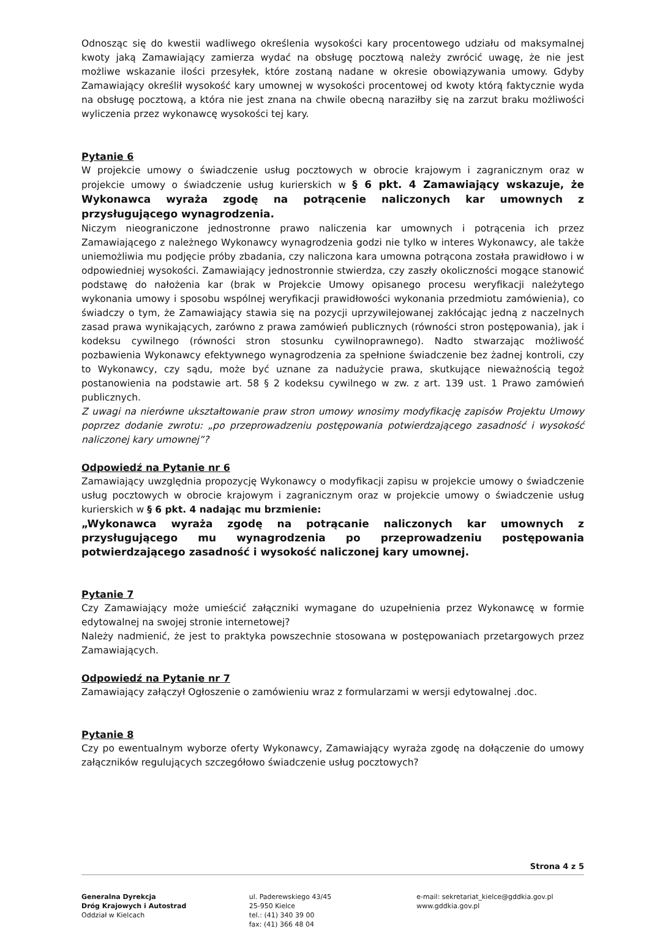Odnosząc się do kwestii wadliwego określenia wysokości kary procentowego udziału od maksymalnej kwoty jaką Zamawiający zamierza wydać na obsługę pocztową należy zwrócić uwagę, że nie jest możliwe wskazanie ilości przesyłek, które zostaną nadane w okresie obowiązywania umowy. Gdyby Zamawiający określił wysokość kary umownej w wysokości procentowej od kwoty którą faktycznie wyda na obsługę pocztową, a która nie jest znana na chwile obecną naraziłby się na zarzut braku możliwości wyliczenia przez wykonawcę wysokości tej kary.
Pytanie 6
W projekcie umowy o świadczenie usług pocztowych w obrocie krajowym i zagranicznym oraz w projekcie umowy o świadczenie usług kurierskich w § 6 pkt. 4 Zamawiający wskazuje, że Wykonawca wyraża zgodę na potrącenie naliczonych kar umownych z przysługującego wynagrodzenia.
Niczym nieograniczone jednostronne prawo naliczenia kar umownych i potrącenia ich przez Zamawiającego z należnego Wykonawcy wynagrodzenia godzi nie tylko w interes Wykonawcy, ale także uniemożliwia mu podjęcie próby zbadania, czy naliczona kara umowna potrącona została prawidłowo i w odpowiedniej wysokości. Zamawiający jednostronnie stwierdza, czy zaszły okoliczności mogące stanowić podstawę do nałożenia kar (brak w Projekcie Umowy opisanego procesu weryfikacji należytego wykonania umowy i sposobu wspólnej weryfikacji prawidłowości wykonania przedmiotu zamówienia), co świadczy o tym, że Zamawiający stawia się na pozycji uprzywilejowanej zakłócając jedną z naczelnych zasad prawa wynikających, zarówno z prawa zamówień publicznych (równości stron postępowania), jak i kodeksu cywilnego (równości stron stosunku cywilnoprawnego). Nadto stwarzając możliwość pozbawienia Wykonawcy efektywnego wynagrodzenia za spełnione świadczenie bez żadnej kontroli, czy to Wykonawcy, czy sądu, może być uznane za nadużycie prawa, skutkujące nieważnością tegoż postanowienia na podstawie art. 58 § 2 kodeksu cywilnego w zw. z art. 139 ust. 1 Prawo zamówień publicznych.
Z uwagi na nierówne ukształtowanie praw stron umowy wnosimy modyfikację zapisów Projektu Umowy poprzez dodanie zwrotu: „po przeprowadzeniu postępowania potwierdzającego zasadność i wysokość naliczonej kary umownej”?
Odpowiedź na Pytanie nr 6
Zamawiający uwzględnia propozycję Wykonawcy o modyfikacji zapisu w projekcie umowy o świadczenie usług pocztowych w obrocie krajowym i zagranicznym oraz w projekcie umowy o świadczenie usług kurierskich w § 6 pkt. 4 nadając mu brzmienie:
„Wykonawca wyraża zgodę na potrącanie naliczonych kar umownych z przysługującego mu wynagrodzenia po przeprowadzeniu postępowania potwierdzającego zasadność i wysokość naliczonej kary umownej.
Pytanie 7
Czy Zamawiający może umieścić załączniki wymagane do uzupełnienia przez Wykonawcę w formie edytowalnej na swojej stronie internetowej?
Należy nadmienić, że jest to praktyka powszechnie stosowana w postępowaniach przetargowych przez Zamawiających.
Odpowiedź na Pytanie nr 7
Zamawiający załączył Ogłoszenie o zamówieniu wraz z formularzami w wersji edytowalnej .doc.
Pytanie 8
Czy po ewentualnym wyborze oferty Wykonawcy, Zamawiający wyraża zgodę na dołączenie do umowy załączników regulujących szczegółowo świadczenie usług pocztowych?
Strona 4 z 5
Generalna Dyrekcja
Dróg Krajowych i Autostrad
Oddział w Kielcach
ul. Paderewskiego 43/45
25-950 Kielce
tel.: (41) 340 39 00
fax: (41) 366 48 04
e-mail: sekretariat_kielce@gddkia.gov.pl
www.gddkia.gov.pl